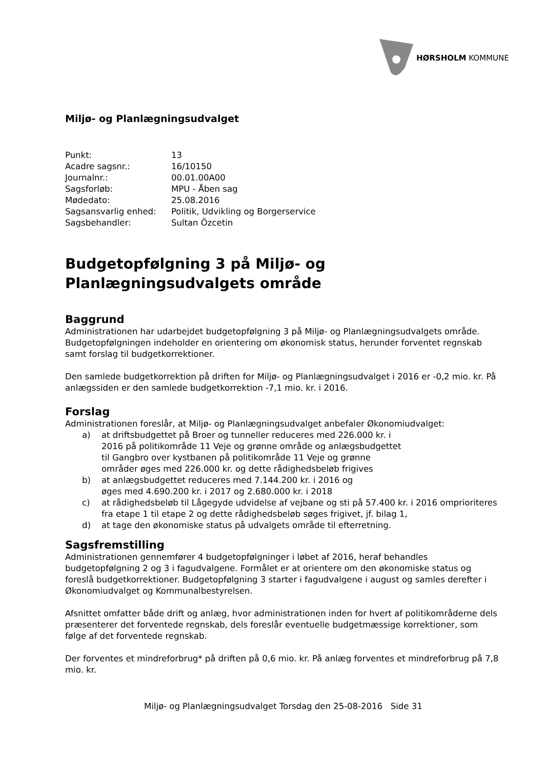HØRSHOLM KOMMUNE
Miljø- og Planlægningsudvalget
| Punkt: | 13 |
| Acadre sagsnr.: | 16/10150 |
| Journalnr.: | 00.01.00A00 |
| Sagsforløb: | MPU - Åben sag |
| Mødedato: | 25.08.2016 |
| Sagsansvarlig enhed: | Politik, Udvikling og Borgerservice |
| Sagsbehandler: | Sultan Özcetin |
Budgetopfølgning 3 på Miljø- og Planlægningsudvalgets område
Baggrund
Administrationen har udarbejdet budgetopfølgning 3 på Miljø- og Planlægningsudvalgets område. Budgetopfølgningen indeholder en orientering om økonomisk status, herunder forventet regnskab samt forslag til budgetkorrektioner.
Den samlede budgetkorrektion på driften for Miljø- og Planlægningsudvalget i 2016 er -0,2 mio. kr. På anlægssiden er den samlede budgetkorrektion -7,1 mio. kr. i 2016.
Forslag
Administrationen foreslår, at Miljø- og Planlægningsudvalget anbefaler Økonomiudvalget:
a) at driftsbudgettet på Broer og tunneller reduceres med 226.000 kr. i 2016 på politikområde 11 Veje og grønne område og anlægsbudgettet til Gangbro over kystbanen på politikområde 11 Veje og grønne områder øges med 226.000 kr. og dette rådighedsbeløb frigives
b) at anlægsbudgettet reduceres med 7.144.200 kr. i 2016 og
øges med 4.690.200 kr. i 2017 og 2.680.000 kr. i 2018
c) at rådighedsbeløb til Lågegyde udvidelse af vejbane og sti på 57.400 kr. i 2016 omprioriteres fra etape 1 til etape 2 og dette rådighedsbeløb søges frigivet, jf. bilag 1,
d) at tage den økonomiske status på udvalgets område til efterretning.
Sagsfremstilling
Administrationen gennemfører 4 budgetopfølgninger i løbet af 2016, heraf behandles budgetopfølgning 2 og 3 i fagudvalgene. Formålet er at orientere om den økonomiske status og foreslå budgetkorrektioner. Budgetopfølgning 3 starter i fagudvalgene i august og samles derefter i Økonomiudvalget og Kommunalbestyrelsen.
Afsnittet omfatter både drift og anlæg, hvor administrationen inden for hvert af politikområderne dels præsenterer det forventede regnskab, dels foreslår eventuelle budgetmæssige korrektioner, som følge af det forventede regnskab.
Der forventes et mindreforbrug* på driften på 0,6 mio. kr. På anlæg forventes et mindreforbrug på 7,8 mio. kr.
Miljø- og Planlægningsudvalget Torsdag den 25-08-2016 Side 31